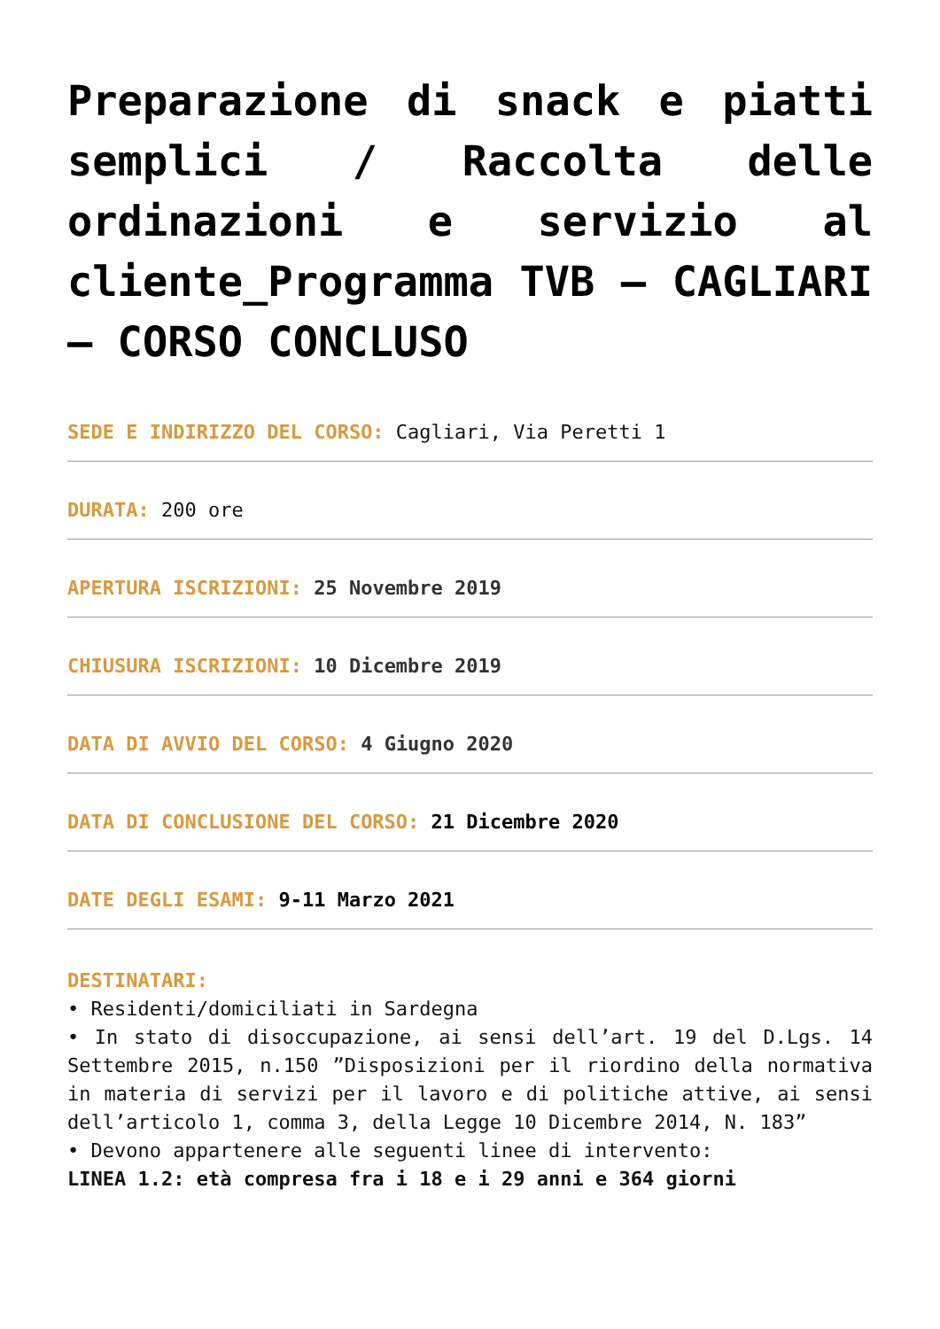Preparazione di snack e piatti semplici / Raccolta delle ordinazioni e servizio al cliente_Programma TVB – CAGLIARI – CORSO CONCLUSO
SEDE E INDIRIZZO DEL CORSO: Cagliari, Via Peretti 1
DURATA: 200 ore
APERTURA ISCRIZIONI: 25 Novembre 2019
CHIUSURA ISCRIZIONI: 10 Dicembre 2019
DATA DI AVVIO DEL CORSO: 4 Giugno 2020
DATA DI CONCLUSIONE DEL CORSO: 21 Dicembre 2020
DATE DEGLI ESAMI: 9-11 Marzo 2021
DESTINATARI:
• Residenti/domiciliati in Sardegna
• In stato di disoccupazione, ai sensi dell’art. 19 del D.Lgs. 14 Settembre 2015, n.150 ”Disposizioni per il riordino della normativa in materia di servizi per il lavoro e di politiche attive, ai sensi dell’articolo 1, comma 3, della Legge 10 Dicembre 2014, N. 183”
• Devono appartenere alle seguenti linee di intervento:
LINEA 1.2: età compresa fra i 18 e i 29 anni e 364 giorni